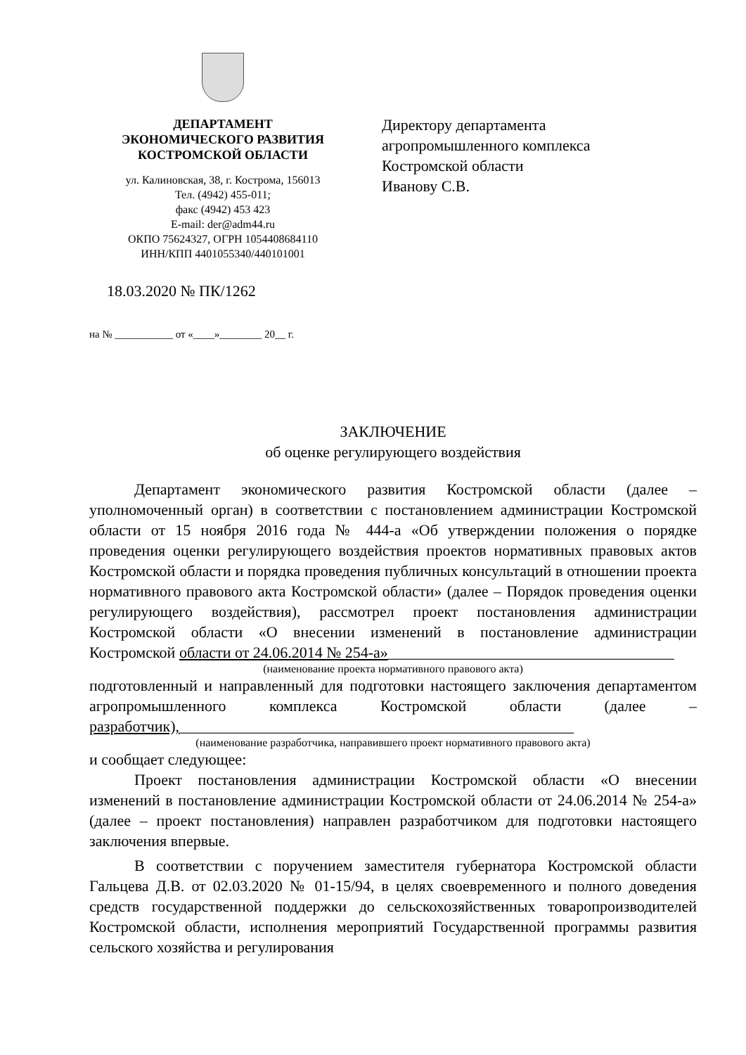ДЕПАРТАМЕНТ
ЭКОНОМИЧЕСКОГО РАЗВИТИЯ
КОСТРОМСКОЙ ОБЛАСТИ
ул. Калиновская, 38, г. Кострома, 156013
Тел. (4942) 455-011;
факс (4942) 453 423
E-mail: der@adm44.ru
ОКПО 75624327, ОГРН 1054408684110
ИНН/КПП 4401055340/440101001
Директору департамента
агропромышленного комплекса
Костромской области
Иванову С.В.
18.03.2020 № ПК/1262
на № ___________ от «____»________ 20__ г.
ЗАКЛЮЧЕНИЕ
об оценке регулирующего воздействия
Департамент экономического развития Костромской области (далее – уполномоченный орган) в соответствии с постановлением администрации Костромской области от 15 ноября 2016 года № 444-а «Об утверждении положения о порядке проведения оценки регулирующего воздействия проектов нормативных правовых актов Костромской области и порядка проведения публичных консультаций в отношении проекта нормативного правового акта Костромской области» (далее – Порядок проведения оценки регулирующего воздействия), рассмотрел проект постановления администрации Костромской области «О внесении изменений в постановление администрации Костромской области от 24.06.2014 № 254-а»_____________________________________
(наименование проекта нормативного правового акта)
подготовленный и направленный для подготовки настоящего заключения департаментом агропромышленного комплекса Костромской области (далее – разработчик),___________________________________________________
(наименование разработчика, направившего проект нормативного правового акта)
и сообщает следующее:
Проект постановления администрации Костромской области «О внесении изменений в постановление администрации Костромской области от 24.06.2014 № 254-а» (далее – проект постановления) направлен разработчиком для подготовки настоящего заключения впервые.
В соответствии с поручением заместителя губернатора Костромской области Гальцева Д.В. от 02.03.2020 № 01-15/94, в целях своевременного и полного доведения средств государственной поддержки до сельскохозяйственных товаропроизводителей Костромской области, исполнения мероприятий Государственной программы развития сельского хозяйства и регулирования